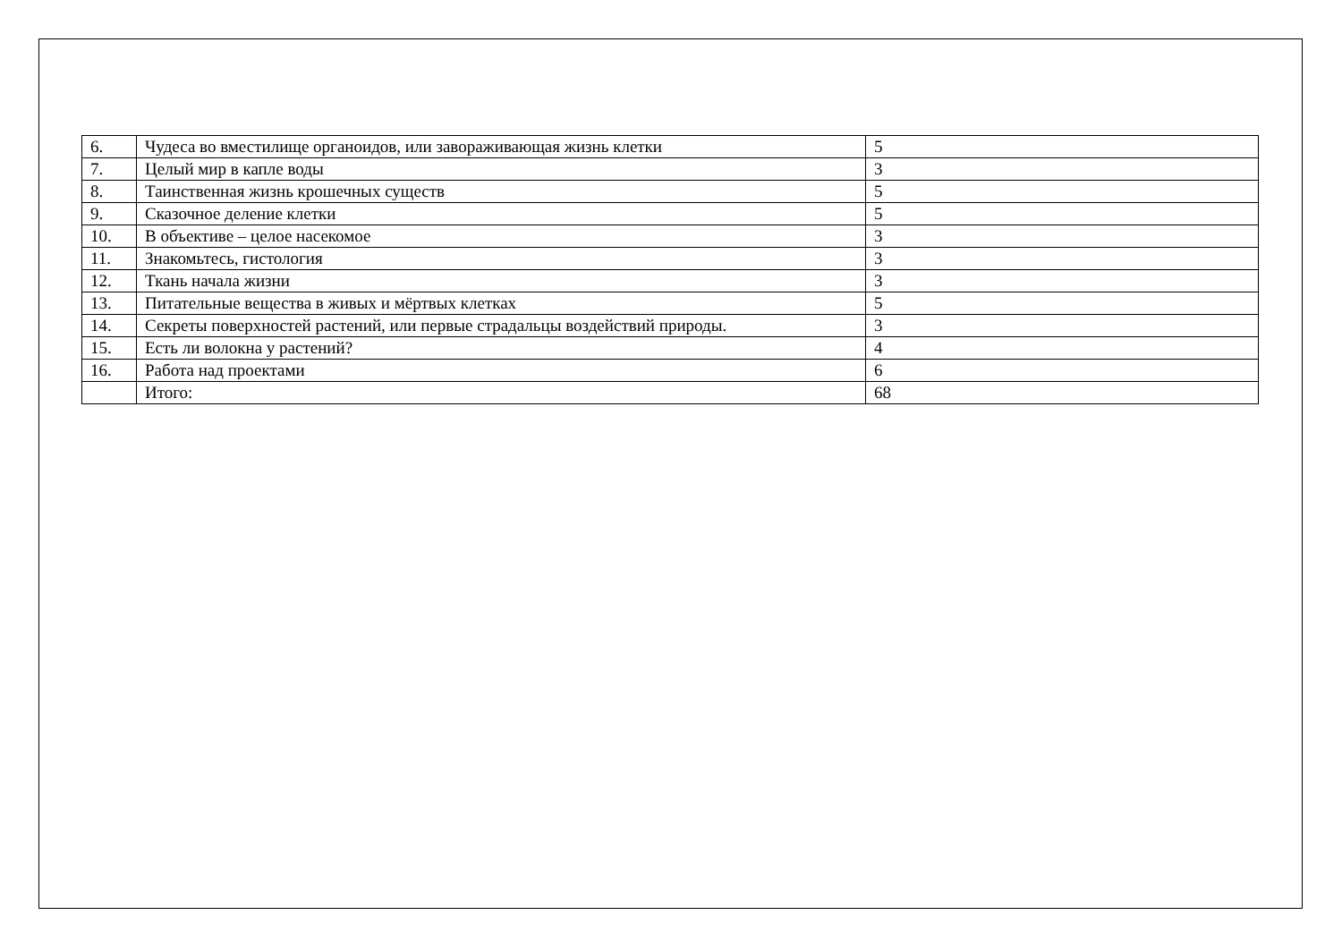| 6. | Чудеса во вместилище органоидов, или завораживающая жизнь клетки | 5 |
| 7. | Целый мир в капле воды | 3 |
| 8. | Таинственная жизнь крошечных существ | 5 |
| 9. | Сказочное деление клетки | 5 |
| 10. | В объективе – целое насекомое | 3 |
| 11. | Знакомьтесь, гистология | 3 |
| 12. | Ткань начала жизни | 3 |
| 13. | Питательные вещества в живых и мёртвых клетках | 5 |
| 14. | Секреты поверхностей растений, или первые страдальцы воздействий природы. | 3 |
| 15. | Есть ли волокна у растений? | 4 |
| 16. | Работа над проектами | 6 |
| | Итого: | 68 |